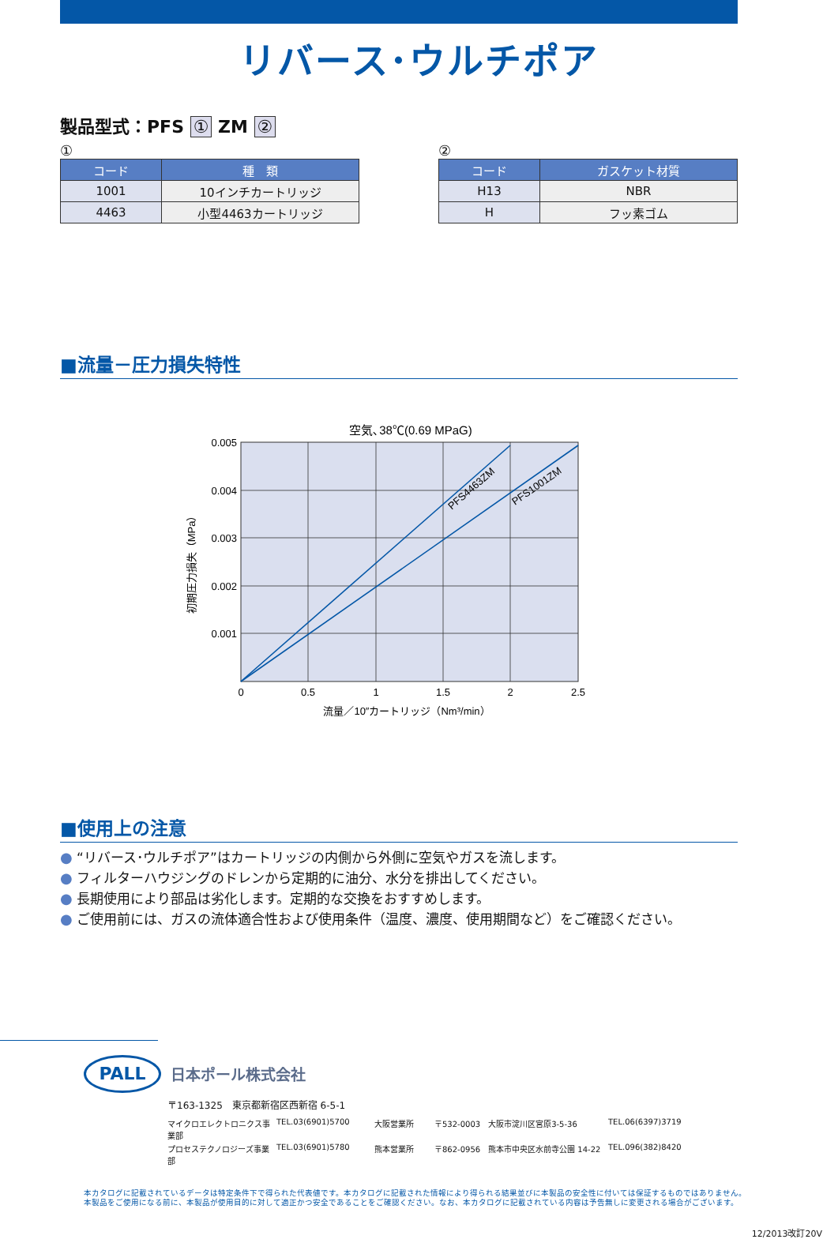リバース･ウルチポア
製品型式：PFS ① ZM ②
①
| コード | 種 類 |
| --- | --- |
| 1001 | 10インチカートリッジ |
| 4463 | 小型4463カートリッジ |
②
| コード | ガスケット材質 |
| --- | --- |
| H13 | NBR |
| H | フッ素ゴム |
■流量－圧力損失特性
空気､38℃(0.69 MPaG)
PFS4463ZM
PFS1001ZM
0.005
0.004
0.003
0.002
0.001
0
0.5
1
1.5
2
2.5
流量／10″カートリッジ（Nm³/min）
初期圧力損失（MPa）
■使用上の注意
● “リバース･ウルチポア”はカートリッジの内側から外側に空気やガスを流します。
● フィルターハウジングのドレンから定期的に油分、水分を排出してください。
● 長期使用により部品は劣化します。定期的な交換をおすすめします。
● ご使用前には、ガスの流体適合性および使用条件（温度、濃度、使用期間など）をご確認ください。
PALL
日本ポール株式会社
〒163-1325　東京都新宿区西新宿 6-5-1
マイクロエレクトロニクス事業部
TEL.03(6901)5700
大阪営業所
〒532-0003　大阪市淀川区宮原3-5-36
TEL.06(6397)3719
プロセステクノロジーズ事業部
TEL.03(6901)5780
熊本営業所
〒862-0956　熊本市中央区水前寺公園 14-22
TEL.096(382)8420
本カタログに記載されているデータは特定条件下で得られた代表値です。本カタログに記載された情報により得られる結果並びに本製品の安全性に付いては保証するものではありません。
本製品をご使用になる前に、本製品が使用目的に対して適正かつ安全であることをご確認ください。なお、本カタログに記載されている内容は予告無しに変更される場合がございます。
12/2013改訂20V